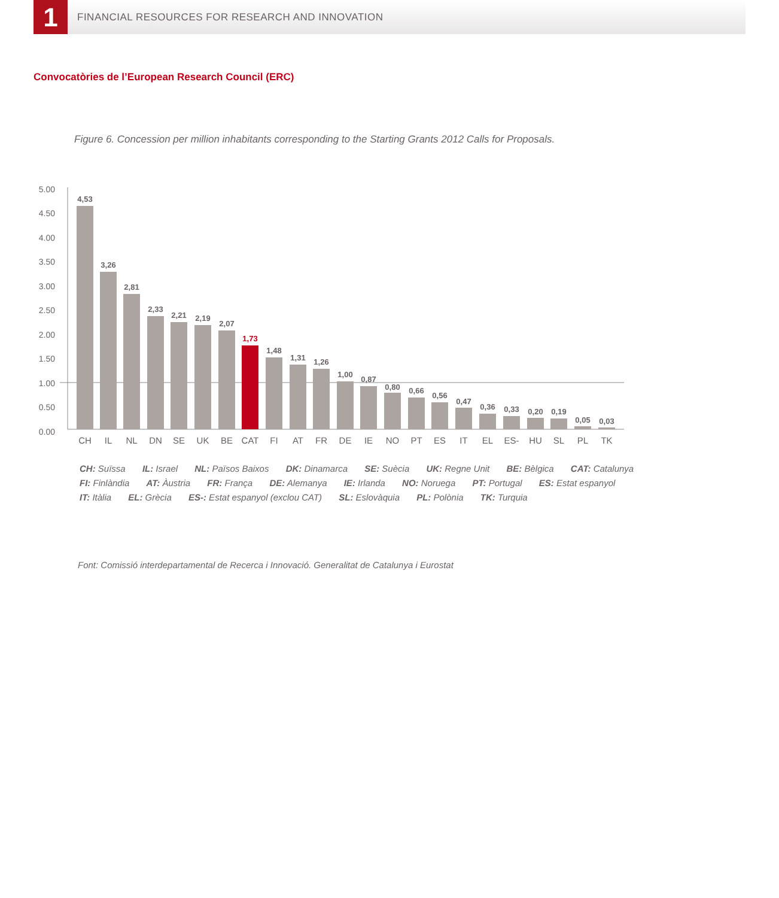1
FINANCIAL RESOURCES FOR RESEARCH AND INNOVATION
Convocatòries de l’European Research Council (ERC)
Figure 6. Concession per million inhabitants corresponding to the Starting Grants 2012 Calls for Proposals.
5.00
4.50
4.00
3.50
3.00
2.50
2.00
1.50
1.00
0.50
0.00
4,53
3,26
2,81
2,33
2,21
2,19
2,07
1,73
1,48
1,31
1,26
1,00
0,87
0,80
0,66
0,56
0,47
0,36
0,33
0,20
0,19
0,05
0,03
CH
IL
NL
DN
SE
UK
BE
CAT
FI
AT
FR
DE
IE
NO
PT
ES
IT
EL
ES-
HU
SL
PL
TK
CH: Suïssa IL: Israel NL: Països Baixos DK: Dinamarca SE: Suècia UK: Regne Unit BE: Bèlgica CAT: Catalunya
FI: Finlàndia AT: Àustria FR: França DE: Alemanya IE: Irlanda NO: Noruega PT: Portugal ES: Estat espanyol
IT: Itàlia EL: Grècia ES-: Estat espanyol (exclou CAT) SL: Eslovàquia PL: Polònia TK: Turquia
Font: Comissió interdepartamental de Recerca i Innovació. Generalitat de Catalunya i Eurostat